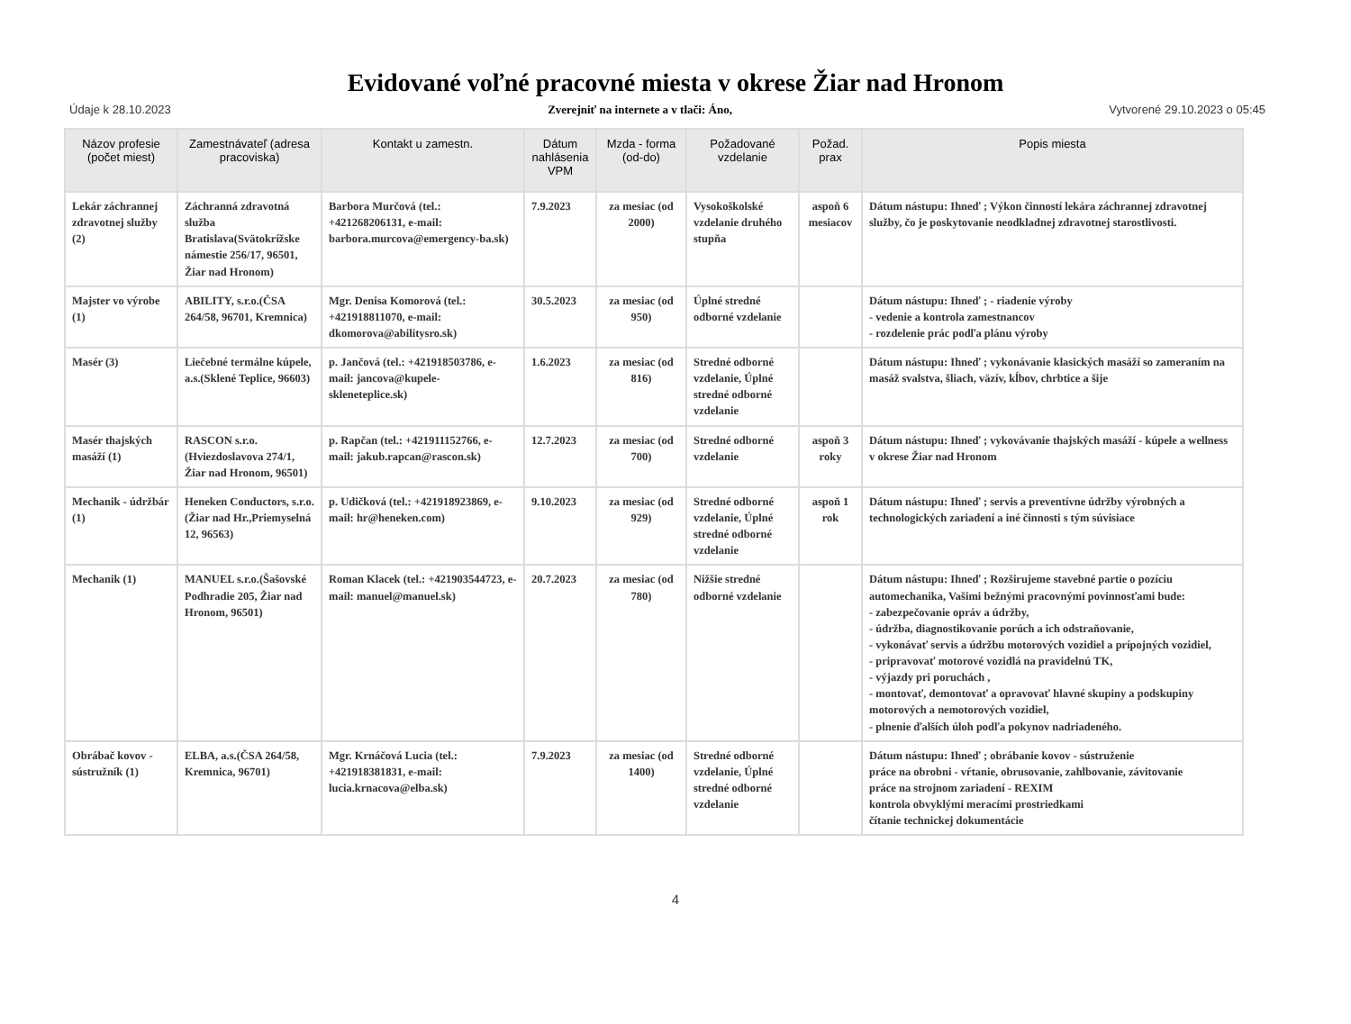Evidované voľné pracovné miesta v okrese Žiar nad Hronom
Údaje k 28.10.2023 Zverejniť na internete a v tlači: Áno, Vytvorené 29.10.2023 o 05:45
| Názov profesie (počet miest) | Zamestnávateľ (adresa pracoviska) | Kontakt u zamestn. | Dátum nahlásenia VPM | Mzda - forma (od-do) | Požadované vzdelanie | Požad. prax | Popis miesta |
| --- | --- | --- | --- | --- | --- | --- | --- |
| Lekár záchrannej zdravotnej služby (2) | Záchranná zdravotná služba Bratislava(Svätokrížske námestie 256/17, 96501, Žiar nad Hronom) | Barbora Murčová (tel.: +421268206131, e-mail: barbora.murcova@emergency-ba.sk) | 7.9.2023 | za mesiac (od 2000) | Vysokoškolské vzdelanie druhého stupňa | aspoň 6 mesiacov | Dátum nástupu: Ihneď ; Výkon činností lekára záchrannej zdravotnej služby, čo je poskytovanie neodkladnej zdravotnej starostlivosti. |
| Majster vo výrobe (1) | ABILITY, s.r.o.(ČSA 264/58, 96701, Kremnica) | Mgr. Denisa Komorová (tel.: +421918811070, e-mail: dkomorova@abilitysro.sk) | 30.5.2023 | za mesiac (od 950) | Úplné stredné odborné vzdelanie | | Dátum nástupu: Ihneď ; - riadenie výroby - vedenie a kontrola zamestnancov - rozdelenie prác podľa plánu výroby |
| Masér (3) | Liečebné termálne kúpele, a.s.(Sklené Teplice, 96603) | p. Jančová (tel.: +421918503786, e-mail: jancova@kupele-skleneteplice.sk) | 1.6.2023 | za mesiac (od 816) | Stredné odborné vzdelanie, Úplné stredné odborné vzdelanie | | Dátum nástupu: Ihneď ; vykonávanie klasických masáží so zameraním na masáž svalstva, šliach, väzív, kĺbov, chrbtice a šije |
| Masér thajských masáží (1) | RASCON s.r.o. (Hviezdoslavova 274/1, Žiar nad Hronom, 96501) | p. Rapčan (tel.: +421911152766, e-mail: jakub.rapcan@rascon.sk) | 12.7.2023 | za mesiac (od 700) | Stredné odborné vzdelanie | aspoň 3 roky | Dátum nástupu: Ihneď ; vykovávanie thajských masáží - kúpele a wellness v okrese Žiar nad Hronom |
| Mechanik - údržbár (1) | Heneken Conductors, s.r.o.(Žiar nad Hr.,Priemyselná 12, 96563) | p. Udičková (tel.: +421918923869, e-mail: hr@heneken.com) | 9.10.2023 | za mesiac (od 929) | Stredné odborné vzdelanie, Úplné stredné odborné vzdelanie | aspoň 1 rok | Dátum nástupu: Ihneď ; servis a preventívne údržby výrobných a technologických zariadení a iné činnosti s tým súvisiace |
| Mechanik (1) | MANUEL s.r.o.(Šašovské Podhradie 205, Žiar nad Hronom, 96501) | Roman Klacek (tel.: +421903544723, e-mail: manuel@manuel.sk) | 20.7.2023 | za mesiac (od 780) | Nižšie stredné odborné vzdelanie | | Dátum nástupu: Ihneď ; Rozširujeme stavebné partie o pozíciu automechanika, Vašimi bežnými pracovnými povinnosťami bude: - zabezpečovanie opráv a údržby, - údržba, diagnostikovanie porúch a ich odstraňovanie, - vykonávať servis a údržbu motorových vozidiel a prípojných vozidiel, - pripravovať motorové vozidlá na pravidelnú TK, - výjazdy pri poruchách , - montovať, demontovať a opravovať hlavné skupiny a podskupiny motorových a nemotorových vozidiel, - plnenie ďalších úloh podľa pokynov nadriadeného. |
| Obrábač kovov - sústružník (1) | ELBA, a.s.(ČSA 264/58, Kremnica, 96701) | Mgr. Krnáčová Lucia (tel.: +421918381831, e-mail: lucia.krnacova@elba.sk) | 7.9.2023 | za mesiac (od 1400) | Stredné odborné vzdelanie, Úplné stredné odborné vzdelanie | | Dátum nástupu: Ihneď ; obrábanie kovov - sústruženie práce na obrobni - vŕtanie, obrusovanie, zahlbovanie, závitovanie práce na strojnom zariadení - REXIM kontrola obvyklými meracími prostriedkami čítanie technickej dokumentácie |
4